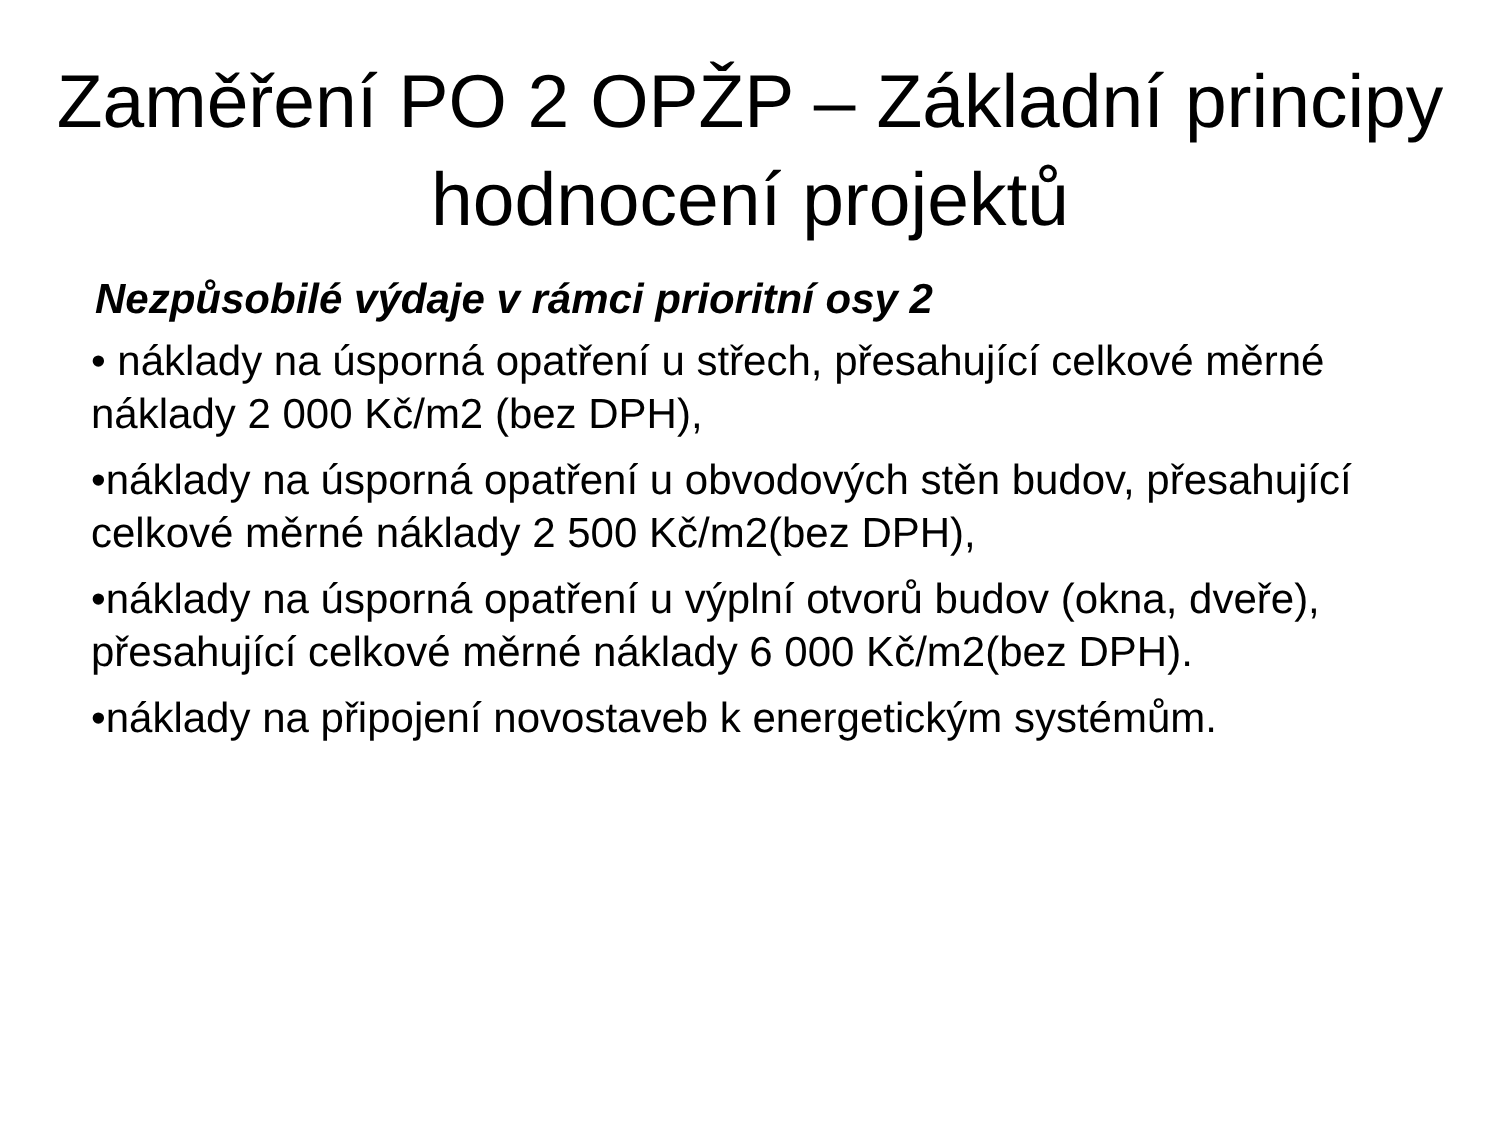Zaměření PO 2 OPŽP – Základní principy hodnocení projektů
Nezpůsobilé výdaje v rámci prioritní osy 2
• náklady na úsporná opatření u střech, přesahující celkové měrné náklady 2 000 Kč/m2 (bez DPH),
•náklady na úsporná opatření u obvodových stěn budov, přesahující celkové měrné náklady 2 500 Kč/m2(bez DPH),
•náklady na úsporná opatření u výplní otvorů budov (okna, dveře), přesahující celkové měrné náklady 6 000 Kč/m2(bez DPH).
•náklady na připojení novostaveb k energetickým systémům.